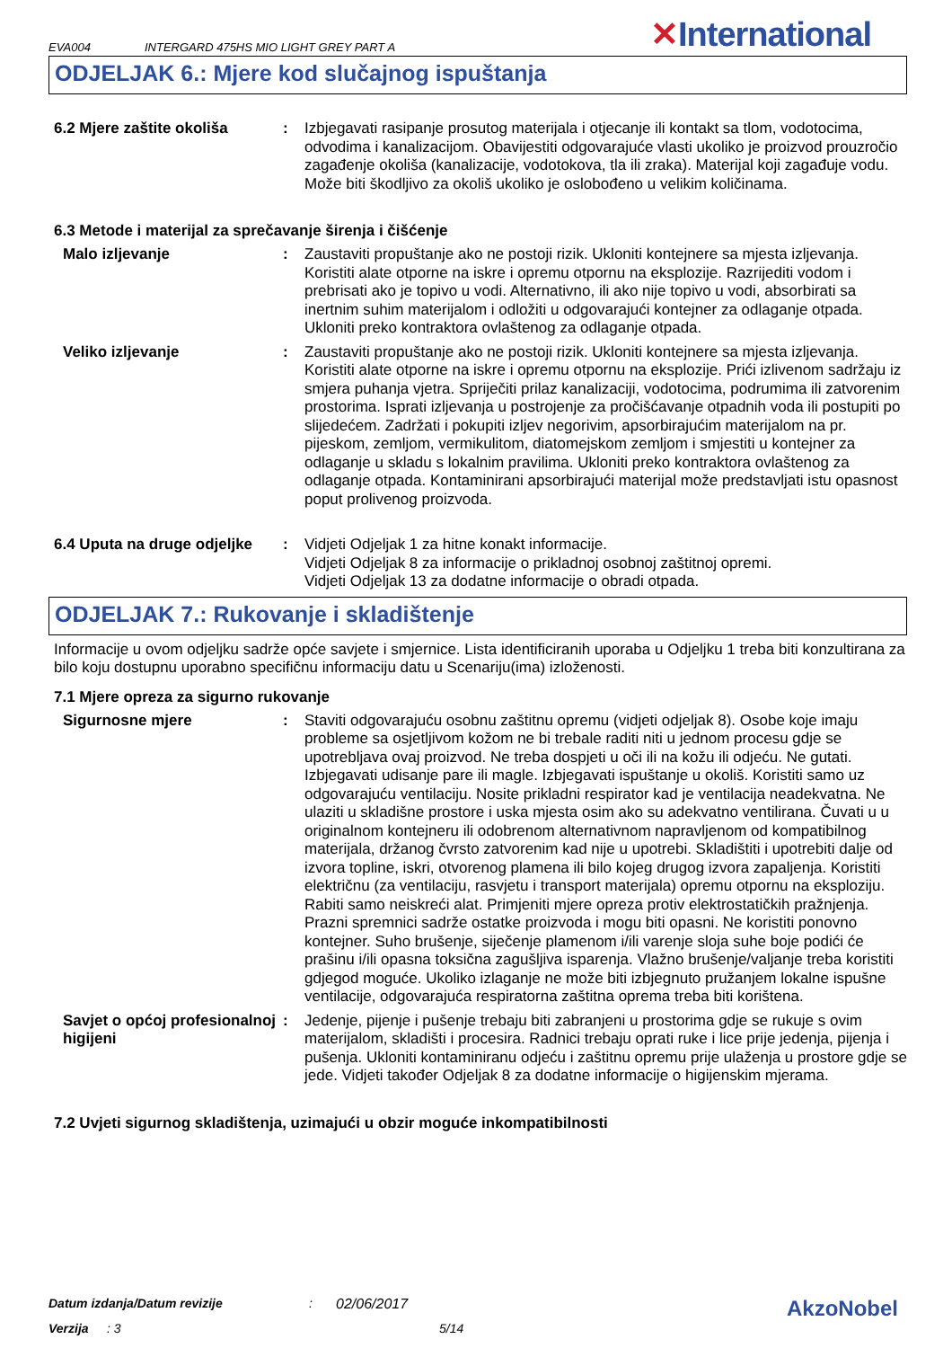EVA004
INTERGARD 475HS MIO LIGHT GREY PART A
✕International
ODJELJAK 6.: Mjere kod slučajnog ispuštanja
6.2 Mjere zaštite okoliša : Izbjegavati rasipanje prosutog materijala i otjecanje ili kontakt sa tlom, vodotocima, odvodima i kanalizacijom. Obavijestiti odgovarajuće vlasti ukoliko je proizvod prouzročio zagađenje okoliša (kanalizacije, vodotokova, tla ili zraka). Materijal koji zagađuje vodu. Može biti škodljivo za okoliš ukoliko je oslobođeno u velikim količinama.
6.3 Metode i materijal za sprečavanje širenja i čišćenje
Malo izljevanje : Zaustaviti propuštanje ako ne postoji rizik. Ukloniti kontejnere sa mjesta izljevanja. Koristiti alate otporne na iskre i opremu otpornu na eksplozije. Razrijediti vodom i prebrisati ako je topivo u vodi. Alternativno, ili ako nije topivo u vodi, absorbirati sa inertnim suhim materijalom i odložiti u odgovarajući kontejner za odlaganje otpada. Ukloniti preko kontraktora ovlaštenog za odlaganje otpada.
Veliko izljevanje : Zaustaviti propuštanje ako ne postoji rizik. Ukloniti kontejnere sa mjesta izljevanja. Koristiti alate otporne na iskre i opremu otpornu na eksplozije. Prići izlivenom sadržaju iz smjera puhanja vjetra. Spriječiti prilaz kanalizaciji, vodotocima, podrumima ili zatvorenim prostorima. Isprati izljevanja u postrojenje za pročišćavanje otpadnih voda ili postupiti po slijedećem. Zadržati i pokupiti izljev negorivim, apsorbirajućim materijalom na pr. pijeskom, zemljom, vermikulitom, diatomejskom zemljom i smjestiti u kontejner za odlaganje u skladu s lokalnim pravilima. Ukloniti preko kontraktora ovlaštenog za odlaganje otpada. Kontaminirani apsorbirajući materijal može predstavljati istu opasnost poput prolivenog proizvoda.
6.4 Uputa na druge odjeljke
: Vidjeti Odjeljak 1 za hitne konakt informacije.
Vidjeti Odjeljak 8 za informacije o prikladnoj osobnoj zaštitnoj opremi.
Vidjeti Odjeljak 13 za dodatne informacije o obradi otpada.
ODJELJAK 7.: Rukovanje i skladištenje
Informacije u ovom odjeljku sadrže opće savjete i smjernice. Lista identificiranih uporaba u Odjeljku 1 treba biti konzultirana za bilo koju dostupnu uporabno specifičnu informaciju datu u Scenariju(ima) izloženosti.
7.1 Mjere opreza za sigurno rukovanje
Sigurnosne mjere : Staviti odgovarajuću osobnu zaštitnu opremu (vidjeti odjeljak 8). Osobe koje imaju probleme sa osjetljivom kožom ne bi trebale raditi niti u jednom procesu gdje se upotrebljava ovaj proizvod. Ne treba dospjeti u oči ili na kožu ili odjeću. Ne gutati. Izbjegavati udisanje pare ili magle. Izbjegavati ispuštanje u okoliš. Koristiti samo uz odgovarajuću ventilaciju. Nosite prikladni respirator kad je ventilacija neadekvatna. Ne ulaziti u skladišne prostore i uska mjesta osim ako su adekvatno ventilirana. Čuvati u u originalnom kontejneru ili odobrenom alternativnom napravljenom od kompatibilnog materijala, držanog čvrsto zatvorenim kad nije u upotrebi. Skladištiti i upotrebiti dalje od izvora topline, iskri, otvorenog plamena ili bilo kojeg drugog izvora zapaljenja. Koristiti električnu (za ventilaciju, rasvjetu i transport materijala) opremu otpornu na eksploziju. Rabiti samo neiskreći alat. Primjeniti mjere opreza protiv elektrostatičkih pražnjenja. Prazni spremnici sadrže ostatke proizvoda i mogu biti opasni. Ne koristiti ponovno kontejner. Suho brušenje, siječenje plamenom i/ili varenje sloja suhe boje podići će prašinu i/ili opasna toksična zagušljiva isparenja. Vlažno brušenje/valjanje treba koristiti gdjegod moguće. Ukoliko izlaganje ne može biti izbjegnuto pružanjem lokalne ispušne ventilacije, odgovarajuća respiratorna zaštitna oprema treba biti korištena.
Savjet o općoj profesionalnoj higijeni
: Jedenje, pijenje i pušenje trebaju biti zabranjeni u prostorima gdje se rukuje s ovim materijalom, skladišti i procesira. Radnici trebaju oprati ruke i lice prije jedenja, pijenja i pušenja. Ukloniti kontaminiranu odjeću i zaštitnu opremu prije ulaženja u prostore gdje se jede. Vidjeti također Odjeljak 8 za dodatne informacije o higijenskim mjerama.
7.2 Uvjeti sigurnog skladištenja, uzimajući u obzir moguće inkompatibilnosti
Datum izdanja/Datum revizije: 02/06/2017 AkzoNobel
Verzija: 3 5/14